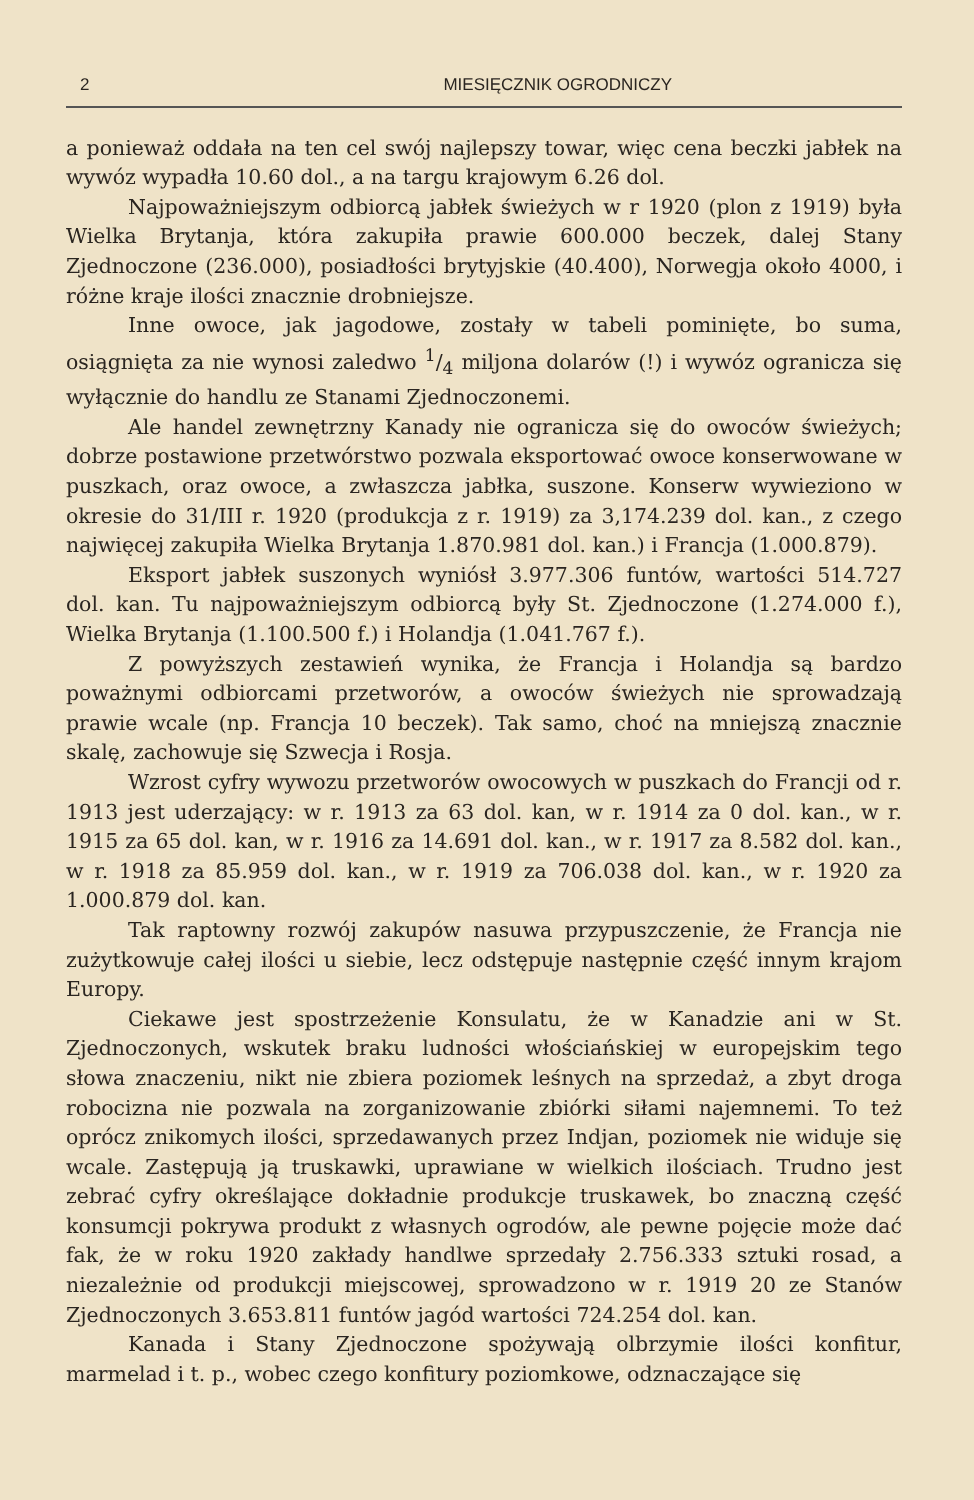2 MIESIĘCZNIK OGRODNICZY
a ponieważ oddała na ten cel swój najlepszy towar, więc cena beczki jabłek na wywóz wypadła 10.60 dol., a na targu krajowym 6.26 dol.
Najpoważniejszym odbiorcą jabłek świeżych w r 1920 (plon z 1919) była Wielka Brytanja, która zakupiła prawie 600.000 beczek, dalej Stany Zjednoczone (236.000), posiadłości brytyjskie (40.400), Norwegja około 4000, i różne kraje ilości znacznie drobniejsze.
Inne owoce, jak jagodowe, zostały w tabeli pominięte, bo suma, osiągnięta za nie wynosi zaledwo 1/4 miljona dolarów (!) i wywóz ogranicza się wyłącznie do handlu ze Stanami Zjednoczonemi.
Ale handel zewnętrzny Kanady nie ogranicza się do owoców świeżych; dobrze postawione przetwórstwo pozwala eksportować owoce konserwowane w puszkach, oraz owoce, a zwłaszcza jabłka, suszone. Konserw wywieziono w okresie do 31/III r. 1920 (produkcja z r. 1919) za 3,174.239 dol. kan., z czego najwięcej zakupiła Wielka Brytanja 1.870.981 dol. kan.) i Francja (1.000.879).
Eksport jabłek suszonych wyniósł 3.977.306 funtów, wartości 514.727 dol. kan. Tu najpoważniejszym odbiorcą były St. Zjednoczone (1.274.000 f.), Wielka Brytanja (1.100.500 f.) i Holandja (1.041.767 f.).
Z powyższych zestawień wynika, że Francja i Holandja są bardzo poważnymi odbiorcami przetworów, a owoców świeżych nie sprowadzają prawie wcale (np. Francja 10 beczek). Tak samo, choć na mniejszą znacznie skalę, zachowuje się Szwecja i Rosja.
Wzrost cyfry wywozu przetworów owocowych w puszkach do Francji od r. 1913 jest uderzający: w r. 1913 za 63 dol. kan, w r. 1914 za 0 dol. kan., w r. 1915 za 65 dol. kan, w r. 1916 za 14.691 dol. kan., w r. 1917 za 8.582 dol. kan., w r. 1918 za 85.959 dol. kan., w r. 1919 za 706.038 dol. kan., w r. 1920 za 1.000.879 dol. kan.
Tak raptowny rozwój zakupów nasuwa przypuszczenie, że Francja nie zużytkowuje całej ilości u siebie, lecz odstępuje następnie część innym krajom Europy.
Ciekawe jest spostrzeżenie Konsulatu, że w Kanadzie ani w St. Zjednoczonych, wskutek braku ludności włościańskiej w europejskim tego słowa znaczeniu, nikt nie zbiera poziomek leśnych na sprzedaż, a zbyt droga robocizna nie pozwala na zorganizowanie zbiórki siłami najemnemi. To też oprócz znikomych ilości, sprzedawanych przez Indjan, poziomek nie widuje się wcale. Zastępują ją truskawki, uprawiane w wielkich ilościach. Trudno jest zebrać cyfry określające dokładnie produkcje truskawek, bo znaczną część konsumcji pokrywa produkt z własnych ogrodów, ale pewne pojęcie może dać fak, że w roku 1920 zakłady handlwe sprzedały 2.756.333 sztuki rosad, a niezależnie od produkcji miejscowej, sprowadzono w r. 1919 20 ze Stanów Zjednoczonych 3.653.811 funtów jagód wartości 724.254 dol. kan.
Kanada i Stany Zjednoczone spożywają olbrzymie ilości konfitur, marmelad i t. p., wobec czego konfitury poziomkowe, odznaczające się